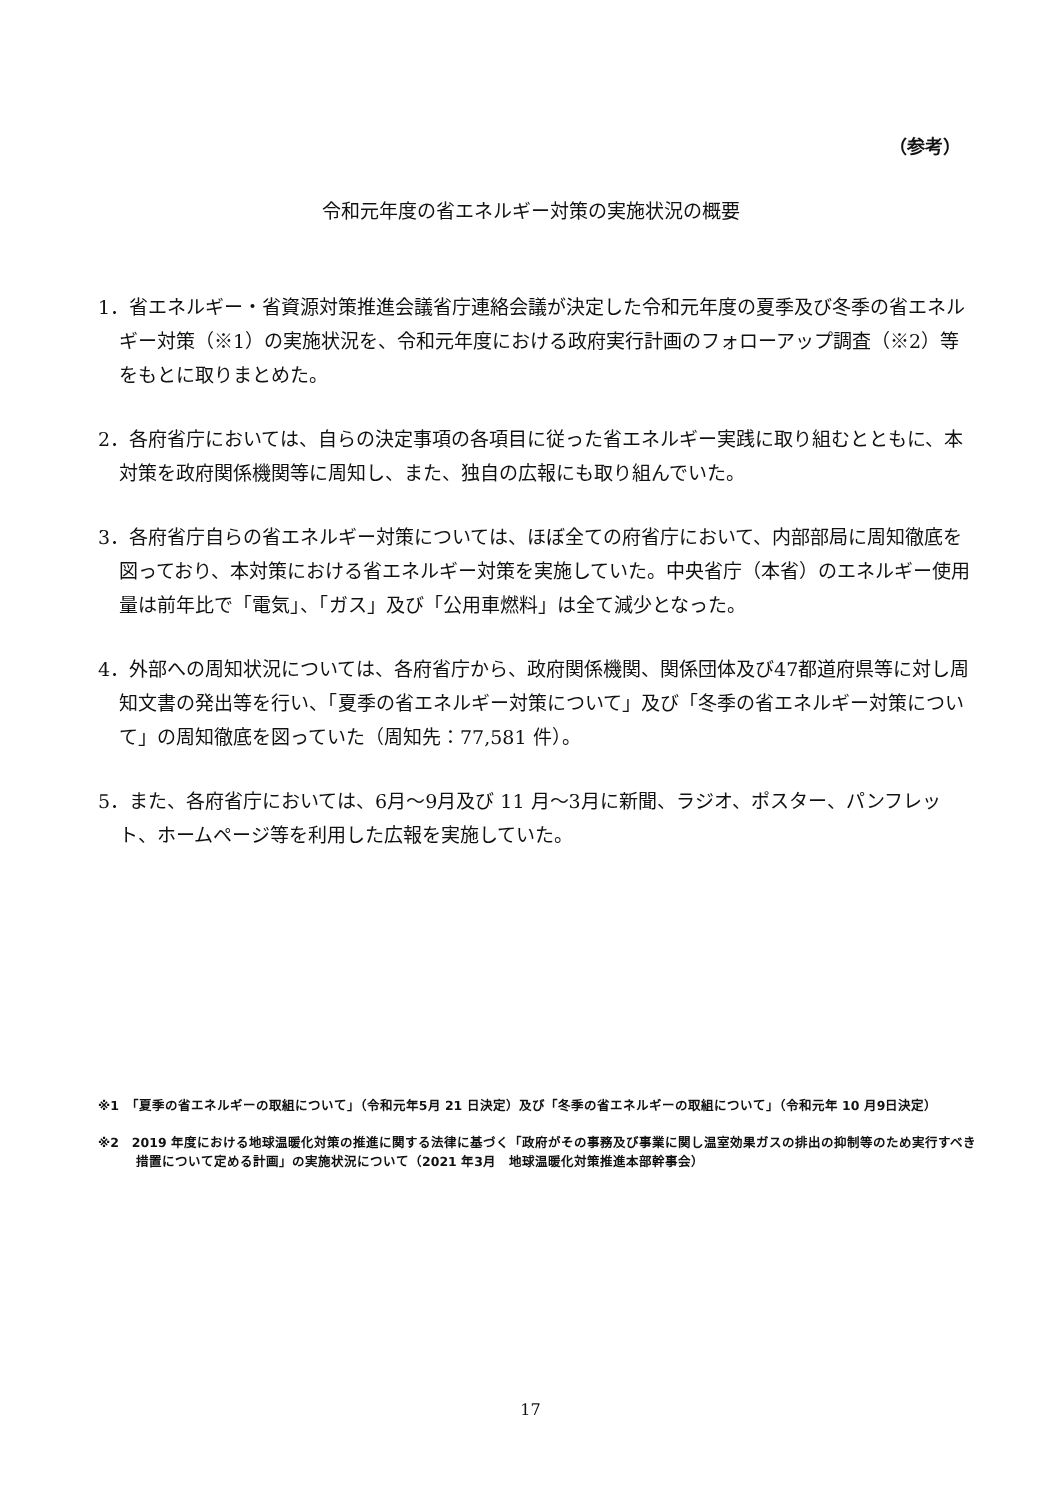（参考）
令和元年度の省エネルギー対策の実施状況の概要
1．省エネルギー・省資源対策推進会議省庁連絡会議が決定した令和元年度の夏季及び冬季の省エネルギー対策（※1）の実施状況を、令和元年度における政府実行計画のフォローアップ調査（※2）等をもとに取りまとめた。
2．各府省庁においては、自らの決定事項の各項目に従った省エネルギー実践に取り組むとともに、本対策を政府関係機関等に周知し、また、独自の広報にも取り組んでいた。
3．各府省庁自らの省エネルギー対策については、ほぼ全ての府省庁において、内部部局に周知徹底を図っており、本対策における省エネルギー対策を実施していた。中央省庁（本省）のエネルギー使用量は前年比で「電気」、「ガス」及び「公用車燃料」は全て減少となった。
4．外部への周知状況については、各府省庁から、政府関係機関、関係団体及び47都道府県等に対し周知文書の発出等を行い、「夏季の省エネルギー対策について」及び「冬季の省エネルギー対策について」の周知徹底を図っていた（周知先：77,581 件）。
5．また、各府省庁においては、6月～9月及び 11 月～3月に新聞、ラジオ、ポスター、パンフレット、ホームページ等を利用した広報を実施していた。
※1　「夏季の省エネルギーの取組について」（令和元年5月 21 日決定）及び「冬季の省エネルギーの取組について」（令和元年 10 月9日決定）
※2　2019 年度における地球温暖化対策の推進に関する法律に基づく「政府がその事務及び事業に関し温室効果ガスの排出の抑制等のため実行すべき措置について定める計画」の実施状況について（2021 年3月　地球温暖化対策推進本部幹事会）
17